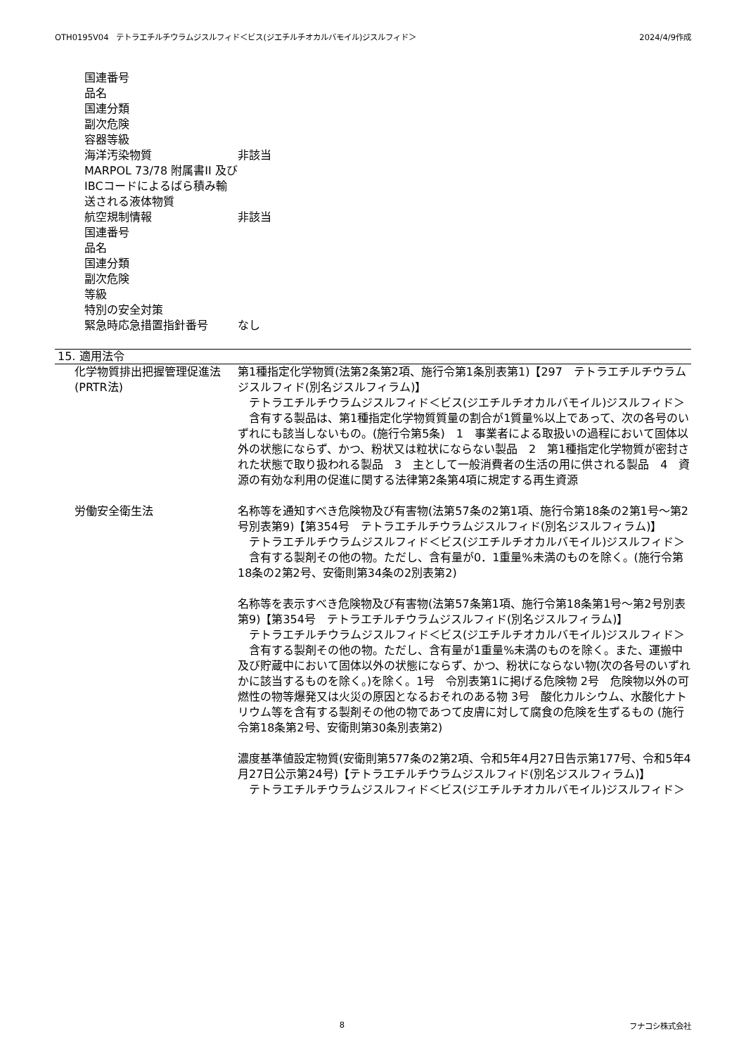OTH0195V04　テトラエチルチウラムジスルフィド＜ビス(ジエチルチオカルバモイル)ジスルフィド＞ 2024/4/9作成
国連番号
品名
国連分類
副次危険
容器等級
海洋汚染物質 非該当
MARPOL 73/78 附属書II 及びIBCコードによるばら積み輸送される液体物質
航空規制情報 非該当
国連番号
品名
国連分類
副次危険
等級
特別の安全対策
緊急時応急措置指針番号 なし
15. 適用法令
化学物質排出把握管理促進法(PRTR法)
第1種指定化学物質(法第2条第2項、施行令第1条別表第1)【297　テトラエチルチウラムジスルフィド(別名ジスルフィラム)】
　テトラエチルチウラムジスルフィド＜ビス(ジエチルチオカルバモイル)ジスルフィド＞
　含有する製品は、第1種指定化学物質質量の割合が1質量%以上であって、次の各号のいずれにも該当しないもの。(施行令第5条)　1　事業者による取扱いの過程において固体以外の状態にならず、かつ、粉状又は粒状にならない製品　2　第1種指定化学物質が密封された状態で取り扱われる製品　3　主として一般消費者の生活の用に供される製品　4　資源の有効な利用の促進に関する法律第2条第4項に規定する再生資源
労働安全衛生法 名称等を通知すべき危険物及び有害物(法第57条の2第1項、施行令第18条の2第1号～第2号別表第9)【第354号　テトラエチルチウラムジスルフィド(別名ジスルフィラム)】
　テトラエチルチウラムジスルフィド＜ビス(ジエチルチオカルバモイル)ジスルフィド＞
　含有する製剤その他の物。ただし、含有量が0．1重量%未満のものを除く。(施行令第18条の2第2号、安衛則第34条の2別表第2)
名称等を表示すべき危険物及び有害物(法第57条第1項、施行令第18条第1号～第2号別表第9)【第354号　テトラエチルチウラムジスルフィド(別名ジスルフィラム)】
　テトラエチルチウラムジスルフィド＜ビス(ジエチルチオカルバモイル)ジスルフィド＞
　含有する製剤その他の物。ただし、含有量が1重量%未満のものを除く。また、運搬中及び貯蔵中において固体以外の状態にならず、かつ、粉状にならない物(次の各号のいずれかに該当するものを除く。)を除く。1号　令別表第1に掲げる危険物 2号　危険物以外の可燃性の物等爆発又は火災の原因となるおそれのある物 3号　酸化カルシウム、水酸化ナトリウム等を含有する製剤その他の物であつて皮膚に対して腐食の危険を生ずるもの (施行令第18条第2号、安衛則第30条別表第2)
濃度基準値設定物質(安衛則第577条の2第2項、令和5年4月27日告示第177号、令和5年4月27日公示第24号)【テトラエチルチウラムジスルフィド(別名ジスルフィラム)】
　テトラエチルチウラムジスルフィド＜ビス(ジエチルチオカルバモイル)ジスルフィド＞
8 フナコシ株式会社